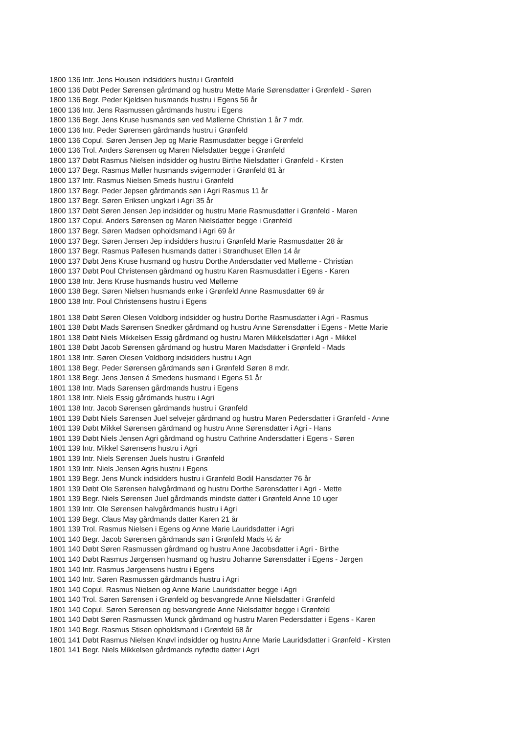1800 136 Intr. Jens Housen indsidders hustru i Grønfeld
1800 136 Døbt Peder Sørensen gårdmand og hustru Mette Marie Sørensdatter i Grønfeld - Søren
1800 136 Begr. Peder Kjeldsen husmands hustru i Egens 56 år
1800 136 Intr. Jens Rasmussen gårdmands hustru i Egens
1800 136 Begr. Jens Kruse husmands søn ved Møllerne Christian 1 år 7 mdr.
1800 136 Intr. Peder Sørensen gårdmands hustru i Grønfeld
1800 136 Copul. Søren Jensen Jep og Marie Rasmusdatter begge i Grønfeld
1800 136 Trol. Anders Sørensen og Maren Nielsdatter begge i Grønfeld
1800 137 Døbt Rasmus Nielsen indsidder og hustru Birthe Nielsdatter i Grønfeld - Kirsten
1800 137 Begr. Rasmus Møller husmands svigermoder i Grønfeld 81 år
1800 137 Intr. Rasmus Nielsen Smeds hustru i Grønfeld
1800 137 Begr. Peder Jepsen gårdmands søn i Agri Rasmus 11 år
1800 137 Begr. Søren Eriksen ungkarl i Agri 35 år
1800 137 Døbt Søren Jensen Jep indsidder og hustru Marie Rasmusdatter i Grønfeld - Maren
1800 137 Copul. Anders Sørensen og Maren Nielsdatter begge i Grønfeld
1800 137 Begr. Søren Madsen opholdsmand i Agri 69 år
1800 137 Begr. Søren Jensen Jep indsidders hustru i Grønfeld Marie Rasmusdatter 28 år
1800 137 Begr. Rasmus Pallesen husmands datter i Strandhuset Ellen 14 år
1800 137 Døbt Jens Kruse husmand og hustru Dorthe Andersdatter ved Møllerne - Christian
1800 137 Døbt Poul Christensen gårdmand og hustru Karen Rasmusdatter i Egens - Karen
1800 138 Intr. Jens Kruse husmands hustru ved Møllerne
1800 138 Begr. Søren Nielsen husmands enke i Grønfeld Anne Rasmusdatter 69 år
1800 138 Intr. Poul Christensens hustru i Egens
1801 138 Døbt Søren Olesen Voldborg indsidder og hustru Dorthe Rasmusdatter i Agri - Rasmus
1801 138 Døbt Mads Sørensen Snedker gårdmand og hustru Anne Sørensdatter i Egens - Mette Marie
1801 138 Døbt Niels Mikkelsen Essig gårdmand og hustru Maren Mikkelsdatter i Agri - Mikkel
1801 138 Døbt Jacob Sørensen gårdmand og hustru Maren Madsdatter i Grønfeld - Mads
1801 138 Intr. Søren Olesen Voldborg indsidders hustru i Agri
1801 138 Begr. Peder Sørensen gårdmands søn i Grønfeld Søren 8 mdr.
1801 138 Begr. Jens Jensen á Smedens husmand i Egens 51 år
1801 138 Intr. Mads Sørensen gårdmands hustru i Egens
1801 138 Intr. Niels Essig gårdmands hustru i Agri
1801 138 Intr. Jacob Sørensen gårdmands hustru i Grønfeld
1801 139 Døbt Niels Sørensen Juel selvejer gårdmand og hustru Maren Pedersdatter i Grønfeld - Anne
1801 139 Døbt Mikkel Sørensen gårdmand og hustru Anne Sørensdatter i Agri - Hans
1801 139 Døbt Niels Jensen Agri gårdmand og hustru Cathrine Andersdatter i Egens - Søren
1801 139 Intr. Mikkel Sørensens hustru i Agri
1801 139 Intr. Niels Sørensen Juels hustru i Grønfeld
1801 139 Intr. Niels Jensen Agris hustru i Egens
1801 139 Begr. Jens Munck indsidders hustru i Grønfeld Bodil Hansdatter 76 år
1801 139 Døbt Ole Sørensen halvgårdmand og hustru Dorthe Sørensdatter i Agri - Mette
1801 139 Begr. Niels Sørensen Juel gårdmands mindste datter i Grønfeld Anne 10 uger
1801 139 Intr. Ole Sørensen halvgårdmands hustru i Agri
1801 139 Begr. Claus May gårdmands datter Karen 21 år
1801 139 Trol. Rasmus Nielsen i Egens og Anne Marie Lauridsdatter i Agri
1801 140 Begr. Jacob Sørensen gårdmands søn i Grønfeld Mads ½ år
1801 140 Døbt Søren Rasmussen gårdmand og hustru Anne Jacobsdatter i Agri - Birthe
1801 140 Døbt Rasmus Jørgensen husmand og hustru Johanne Sørensdatter i Egens - Jørgen
1801 140 Intr. Rasmus Jørgensens hustru i Egens
1801 140 Intr. Søren Rasmussen gårdmands hustru i Agri
1801 140 Copul. Rasmus Nielsen og Anne Marie Lauridsdatter begge i Agri
1801 140 Trol. Søren Sørensen i Grønfeld og besvangrede Anne Nielsdatter i Grønfeld
1801 140 Copul. Søren Sørensen og besvangrede Anne Nielsdatter begge i Grønfeld
1801 140 Døbt Søren Rasmussen Munck gårdmand og hustru Maren Pedersdatter i Egens - Karen
1801 140 Begr. Rasmus Stisen opholdsmand i Grønfeld 68 år
1801 141 Døbt Rasmus Nielsen Knøvl indsidder og hustru Anne Marie Lauridsdatter i Grønfeld - Kirsten
1801 141 Begr. Niels Mikkelsen gårdmands nyfødte datter i Agri